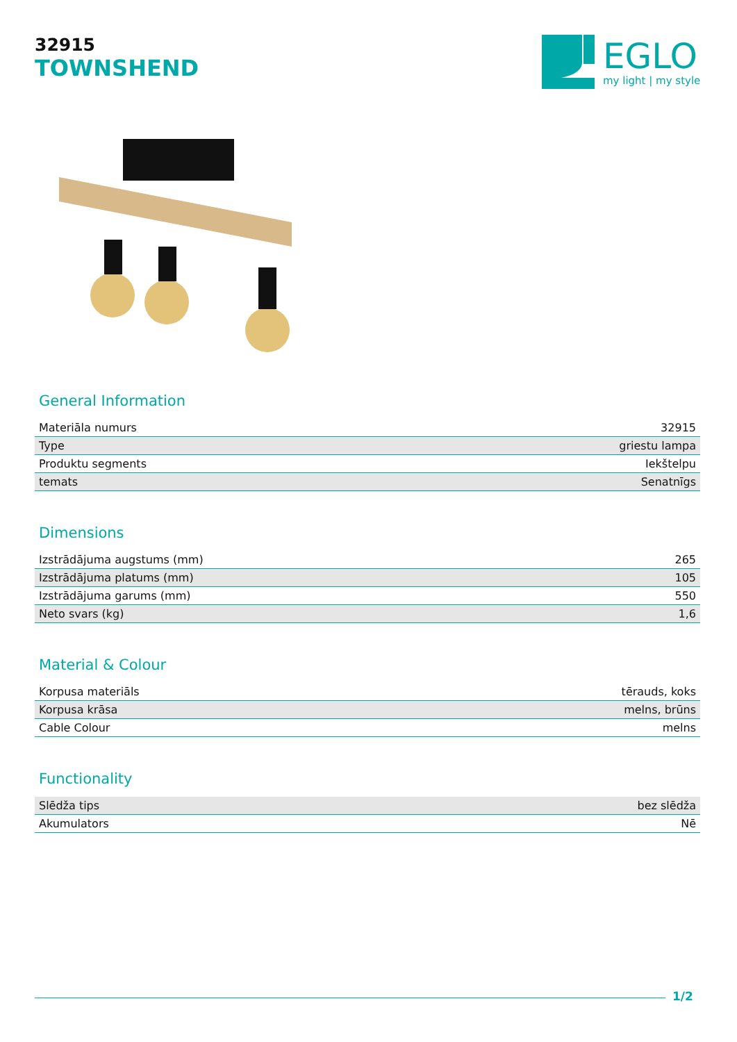32915
TOWNSHEND
EGLO
my light | my style
General Information
| Materiāla numurs | 32915 |
| Type | griestu lampa |
| Produktu segments | Iekštelpu |
| temats | Senatnīgs |
Dimensions
| Izstrādājuma augstums (mm) | 265 |
| Izstrādājuma platums (mm) | 105 |
| Izstrādājuma garums (mm) | 550 |
| Neto svars (kg) | 1,6 |
Material & Colour
| Korpusa materiāls | tērauds, koks |
| Korpusa krāsa | melns, brūns |
| Cable Colour | melns |
Functionality
| Slēdža tips | bez slēdža |
| Akumulators | Nē |
1/2